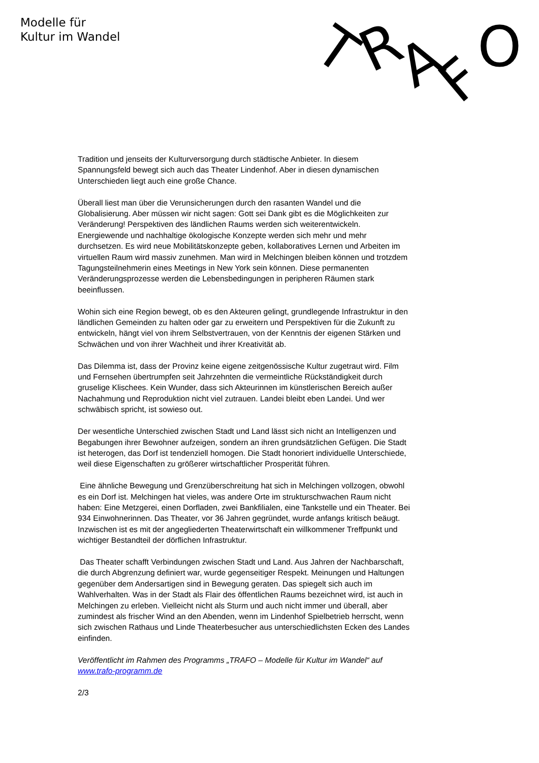Modelle für
Kultur im Wandel
T
R
A
F
O
Tradition und jenseits der Kulturversorgung durch städtische Anbieter. In diesem Spannungsfeld bewegt sich auch das Theater Lindenhof. Aber in diesen dynamischen Unterschieden liegt auch eine große Chance.
Überall liest man über die Verunsicherungen durch den rasanten Wandel und die Globalisierung. Aber müssen wir nicht sagen: Gott sei Dank gibt es die Möglichkeiten zur Veränderung! Perspektiven des ländlichen Raums werden sich weiterentwickeln. Energiewende und nachhaltige ökologische Konzepte werden sich mehr und mehr durchsetzen. Es wird neue Mobilitätskonzepte geben, kollaboratives Lernen und Arbeiten im virtuellen Raum wird massiv zunehmen. Man wird in Melchingen bleiben können und trotzdem Tagungsteilnehmerin eines Meetings in New York sein können. Diese permanenten Veränderungsprozesse werden die Lebensbedingungen in peripheren Räumen stark beeinflussen.
Wohin sich eine Region bewegt, ob es den Akteuren gelingt, grundlegende Infrastruktur in den ländlichen Gemeinden zu halten oder gar zu erweitern und Perspektiven für die Zukunft zu entwickeln, hängt viel von ihrem Selbstvertrauen, von der Kenntnis der eigenen Stärken und Schwächen und von ihrer Wachheit und ihrer Kreativität ab.
Das Dilemma ist, dass der Provinz keine eigene zeitgenössische Kultur zugetraut wird. Film und Fernsehen übertrumpfen seit Jahrzehnten die vermeintliche Rückständigkeit durch gruselige Klischees. Kein Wunder, dass sich Akteurinnen im künstlerischen Bereich außer Nachahmung und Reproduktion nicht viel zutrauen. Landei bleibt eben Landei. Und wer schwäbisch spricht, ist sowieso out.
Der wesentliche Unterschied zwischen Stadt und Land lässt sich nicht an Intelligenzen und Begabungen ihrer Bewohner aufzeigen, sondern an ihren grundsätzlichen Gefügen. Die Stadt ist heterogen, das Dorf ist tendenziell homogen. Die Stadt honoriert individuelle Unterschiede, weil diese Eigenschaften zu größerer wirtschaftlicher Prosperität führen.
Eine ähnliche Bewegung und Grenzüberschreitung hat sich in Melchingen vollzogen, obwohl es ein Dorf ist. Melchingen hat vieles, was andere Orte im strukturschwachen Raum nicht haben: Eine Metzgerei, einen Dorfladen, zwei Bankfilialen, eine Tankstelle und ein Theater. Bei 934 Einwohnerinnen. Das Theater, vor 36 Jahren gegründet, wurde anfangs kritisch beäugt. Inzwischen ist es mit der angegliederten Theaterwirtschaft ein willkommener Treffpunkt und wichtiger Bestandteil der dörflichen Infrastruktur.
Das Theater schafft Verbindungen zwischen Stadt und Land. Aus Jahren der Nachbarschaft, die durch Abgrenzung definiert war, wurde gegenseitiger Respekt. Meinungen und Haltungen gegenüber dem Andersartigen sind in Bewegung geraten. Das spiegelt sich auch im Wahlverhalten. Was in der Stadt als Flair des öffentlichen Raums bezeichnet wird, ist auch in Melchingen zu erleben. Vielleicht nicht als Sturm und auch nicht immer und überall, aber zumindest als frischer Wind an den Abenden, wenn im Lindenhof Spielbetrieb herrscht, wenn sich zwischen Rathaus und Linde Theaterbesucher aus unterschiedlichsten Ecken des Landes einfinden.
Veröffentlicht im Rahmen des Programms „TRAFO – Modelle für Kultur im Wandel“ auf www.trafo-programm.de
2/3